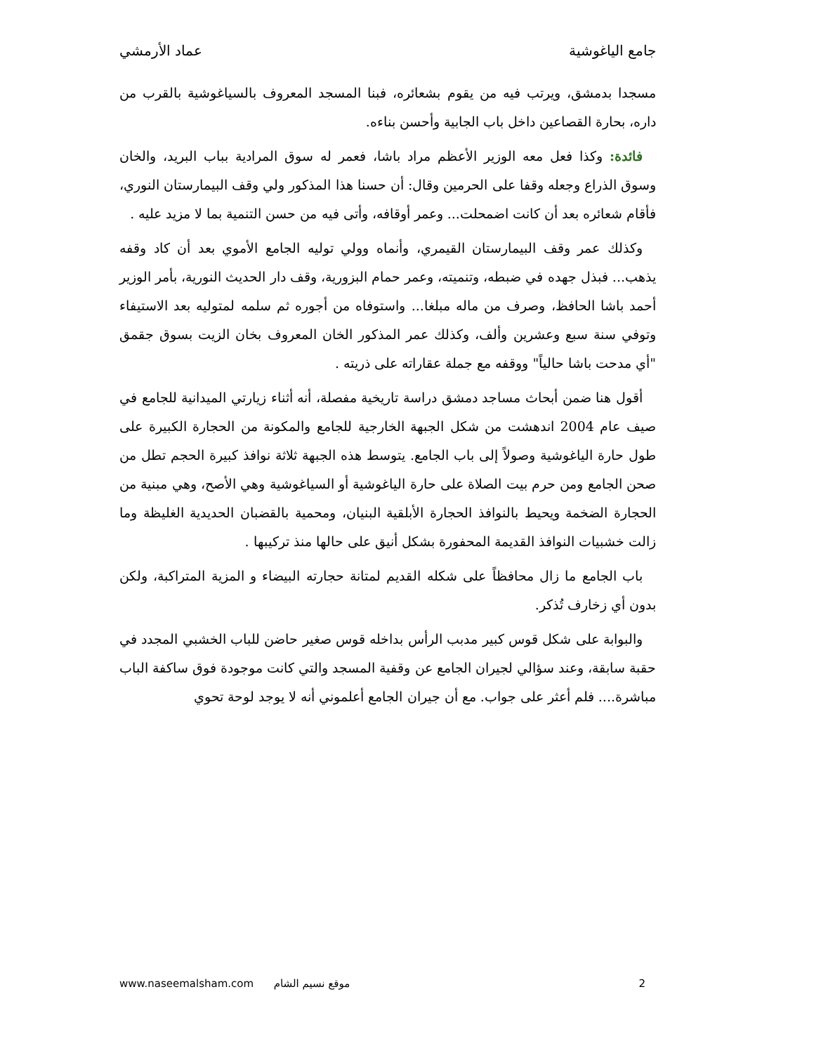جامع الياغوشية عماد الأرمشي
مسجدا بدمشق، ويرتب فيه من يقوم بشعائره، فبنا المسجد المعروف بالسياغوشية بالقرب من داره، بحارة القصاعين داخل باب الجابية وأحسن بناءه.
 فائدة: وكذا فعل معه الوزير الأعظم مراد باشا، فعمر له سوق المرادية بباب البريد، والخان وسوق الذراع وجعله وقفا على الحرمين وقال: أن حسنا هذا المذكور ولي وقف البيمارستان النوري، فأقام شعائره بعد أن كانت اضمحلت... وعمر أوقافه، وأتى فيه من حسن التنمية بما لا مزيد عليه .
 وكذلك عمر وقف البيمارستان القيمري، وأنماه وولي توليه الجامع الأموي بعد أن كاد وقفه يذهب... فبذل جهده في ضبطه، وتنميته، وعمر حمام البزورية، وقف دار الحديث النورية، بأمر الوزير أحمد باشا الحافظ، وصرف من ماله مبلغا... واستوفاه من أجوره ثم سلمه لمتوليه بعد الاستيفاء وتوفي سنة سبع وعشرين وألف، وكذلك عمر المذكور الخان المعروف بخان الزيت بسوق جقمق "أي مدحت باشا حالياً" ووقفه مع جملة عقاراته على ذريته .
 أقول هنا ضمن أبحاث مساجد دمشق دراسة تاريخية مفصلة، أنه أثناء زيارتي الميدانية للجامع في صيف عام 2004 اندهشت من شكل الجبهة الخارجية للجامع والمكونة من الحجارة الكبيرة على طول حارة الياغوشية وصولاً إلى باب الجامع. يتوسط هذه الجبهة ثلاثة نوافذ كبيرة الحجم تطل من صحن الجامع ومن حرم بيت الصلاة على حارة الياغوشية أو السياغوشية وهي الأصح، وهي مبنية من الحجارة الضخمة ويحيط بالنوافذ الحجارة الأبلقية البنيان، ومحمية بالقضبان الحديدية الغليظة وما زالت خشبيات النوافذ القديمة المحفورة بشكل أنيق على حالها منذ تركيبها .
 باب الجامع ما زال محافظاً على شكله القديم لمتانة حجارته البيضاء و المزية المتراكبة، ولكن بدون أي زخارف تُذكر.
 والبوابة على شكل قوس كبير مدبب الرأس بداخله قوس صغير حاضن للباب الخشبي المجدد في حقبة سابقة، وعند سؤالي لجيران الجامع عن وقفية المسجد والتي كانت موجودة فوق ساكفة الباب مباشرة.... فلم أعثر على جواب. مع أن جيران الجامع أعلموني أنه لا يوجد لوحة تحوي
www.naseemalsham.com موقع نسيم الشام 2